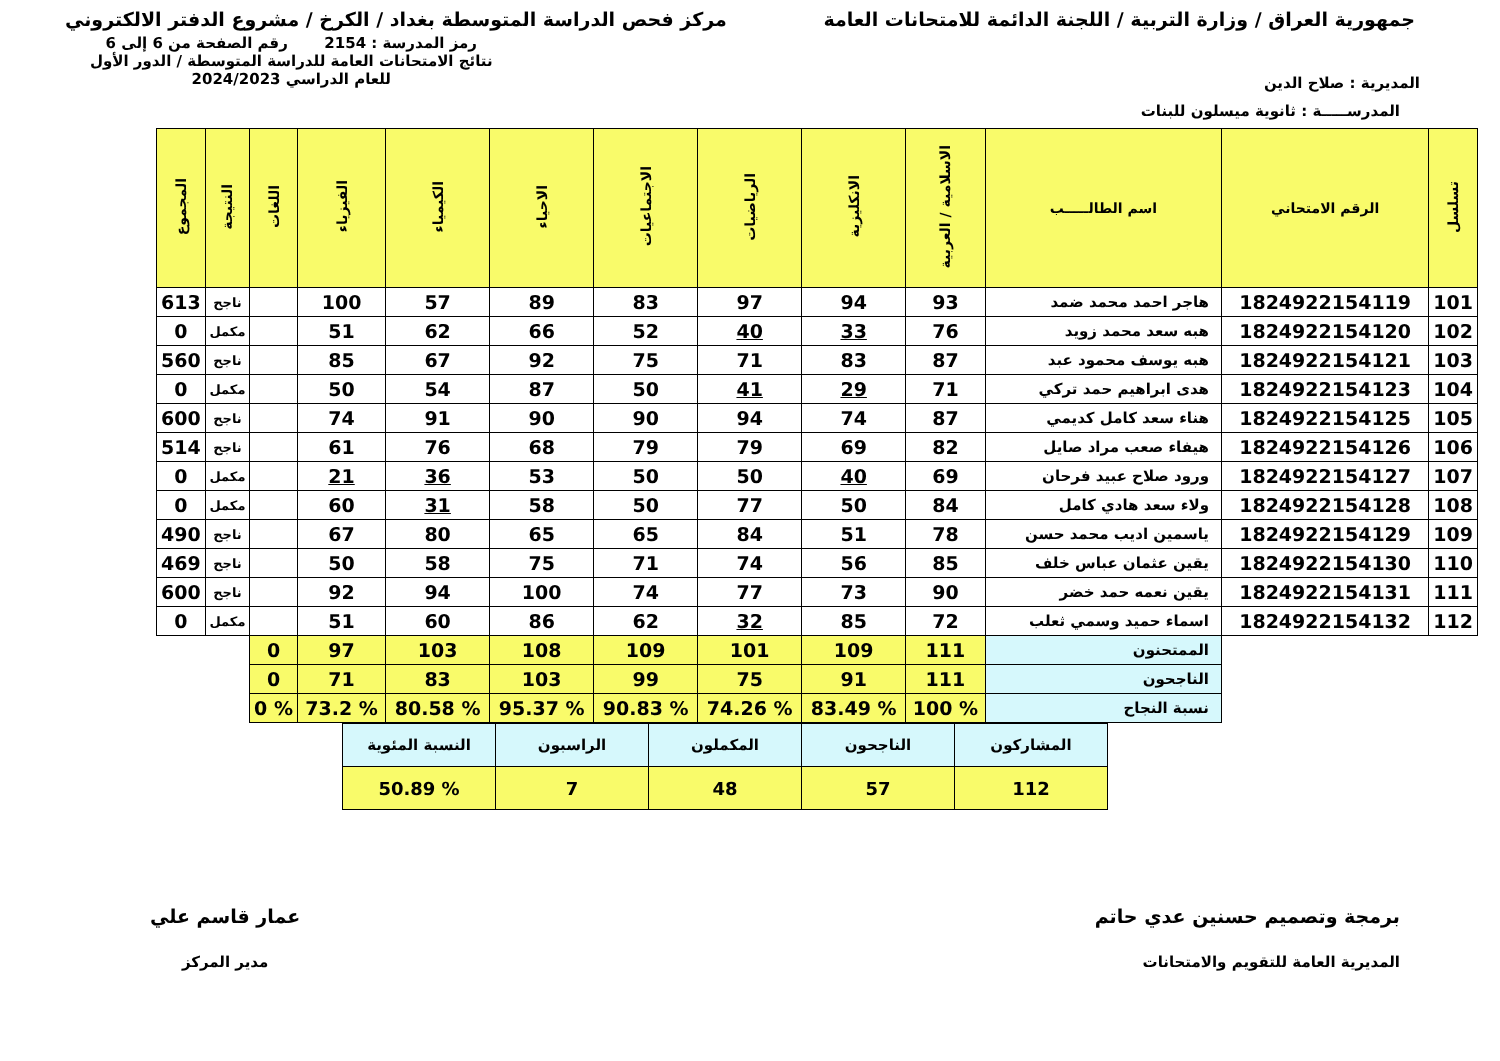جمهورية العراق / وزارة التربية / اللجنة الدائمة للامتحانات العامة
مركز فحص الدراسة المتوسطة بغداد / الكرخ / مشروع الدفتر الالكتروني
المديرية : صلاح الدين
رمز المدرسة : 2154 رقم الصفحة من 6 إلى 6
نتائج الامتحانات العامة للدراسة المتوسطة / الدور الأول
للعام الدراسي 2024/2023
المدرســـــة : ثانوية ميسلون للبنات
| تسلسل | الرقم الامتحاني | اسم الطالـــــب | الاسلامية / العربية | الانكليزية | الرياضيات | الاجتماعيات | الاحياء | الكيمياء | الفيزياء | اللغات | النتيجة | المجموع |
| --- | --- | --- | --- | --- | --- | --- | --- | --- | --- | --- | --- | --- |
| 101 | 1824922154119 | هاجر احمد محمد ضمد | 93 | 94 | 97 | 83 | 89 | 57 | 100 | | ناجح | 613 |
| 102 | 1824922154120 | هبه سعد محمد زويد | 76 | 33 | 40 | 52 | 66 | 62 | 51 | | مكمل | 0 |
| 103 | 1824922154121 | هبه يوسف محمود عبد | 87 | 83 | 71 | 75 | 92 | 67 | 85 | | ناجح | 560 |
| 104 | 1824922154123 | هدى ابراهيم حمد تركي | 71 | 29 | 41 | 50 | 87 | 54 | 50 | | مكمل | 0 |
| 105 | 1824922154125 | هناء سعد كامل كديمي | 87 | 74 | 94 | 90 | 90 | 91 | 74 | | ناجح | 600 |
| 106 | 1824922154126 | هيفاء صعب مراد صايل | 82 | 69 | 79 | 79 | 68 | 76 | 61 | | ناجح | 514 |
| 107 | 1824922154127 | ورود صلاح عبيد فرحان | 69 | 40 | 50 | 50 | 53 | 36 | 21 | | مكمل | 0 |
| 108 | 1824922154128 | ولاء سعد هادي كامل | 84 | 50 | 77 | 50 | 58 | 31 | 60 | | مكمل | 0 |
| 109 | 1824922154129 | ياسمين اديب محمد حسن | 78 | 51 | 84 | 65 | 65 | 80 | 67 | | ناجح | 490 |
| 110 | 1824922154130 | يقين عثمان عباس خلف | 85 | 56 | 74 | 71 | 75 | 58 | 50 | | ناجح | 469 |
| 111 | 1824922154131 | يقين نعمه حمد خضر | 90 | 73 | 77 | 74 | 100 | 94 | 92 | | ناجح | 600 |
| 112 | 1824922154132 | اسماء حميد وسمي ثعلب | 72 | 85 | 32 | 62 | 86 | 60 | 51 | | مكمل | 0 |
| | | الممتحنون | 111 | 109 | 101 | 109 | 108 | 103 | 97 | 0 | | |
| | | الناجحون | 111 | 91 | 75 | 99 | 103 | 83 | 71 | 0 | | |
| | | نسبة النجاح | % 100 | % 83.49 | % 74.26 | % 90.83 | % 95.37 | % 80.58 | % 73.2 | % 0 | | |
| المشاركون | الناجحون | المكملون | الراسبون | النسبة المئوية |
| 112 | 57 | 48 | 7 | % 50.89 |
برمجة وتصميم حسنين عدي حاتم
المديرية العامة للتقويم والامتحانات
عمار قاسم علي
مدير المركز